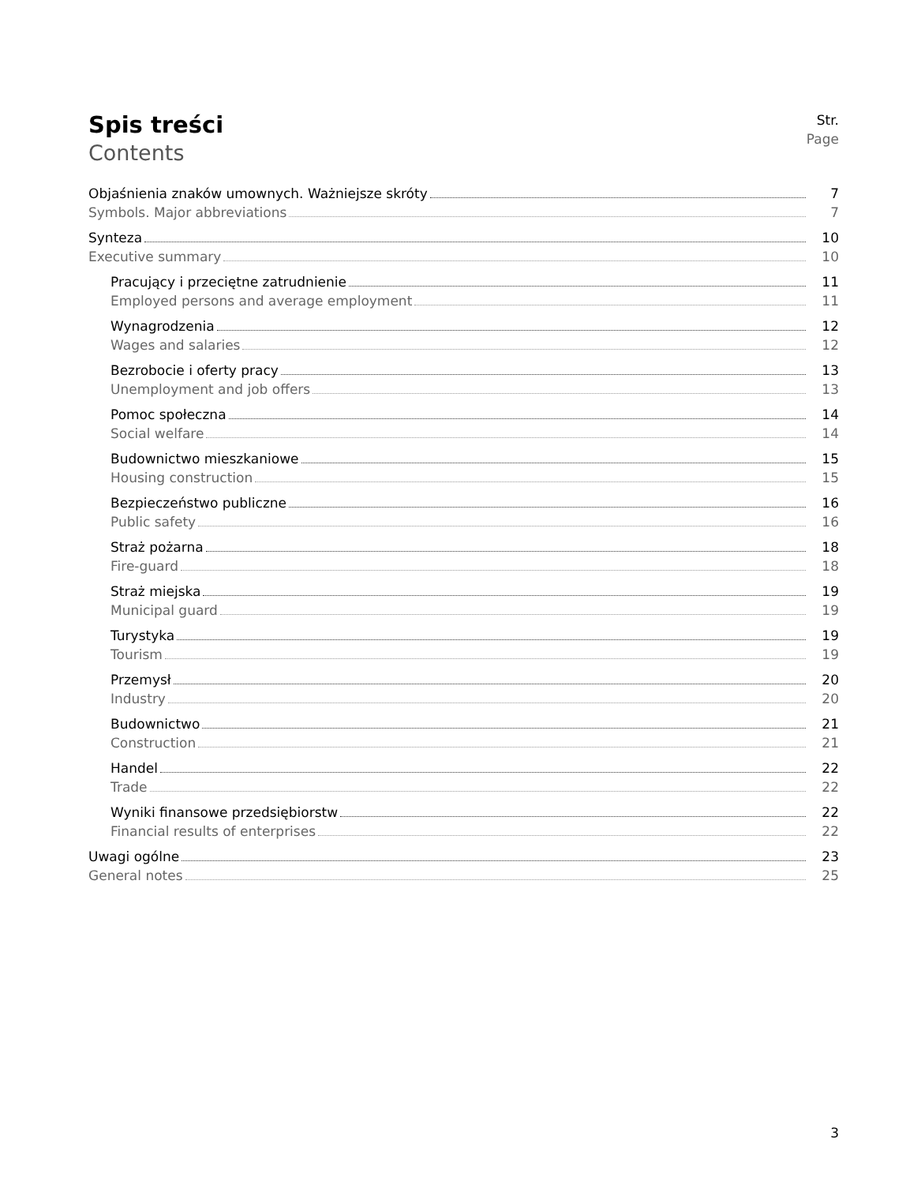Spis treści
Contents
Str.
Page
Objaśnienia znaków umownych. Ważniejsze skróty 7
Symbols. Major abbreviations 7
Synteza 10
Executive summary 10
Pracujący i przeciętne zatrudnienie 11
Employed persons and average employment 11
Wynagrodzenia 12
Wages and salaries 12
Bezrobocie i oferty pracy 13
Unemployment and job offers 13
Pomoc społeczna 14
Social welfare 14
Budownictwo mieszkaniowe 15
Housing construction 15
Bezpieczeństwo publiczne 16
Public safety 16
Straż pożarna 18
Fire-guard 18
Straż miejska 19
Municipal guard 19
Turystyka 19
Tourism 19
Przemysł 20
Industry 20
Budownictwo 21
Construction 21
Handel 22
Trade 22
Wyniki finansowe przedsiębiorstw 22
Financial results of enterprises 22
Uwagi ogólne 23
General notes 25
3